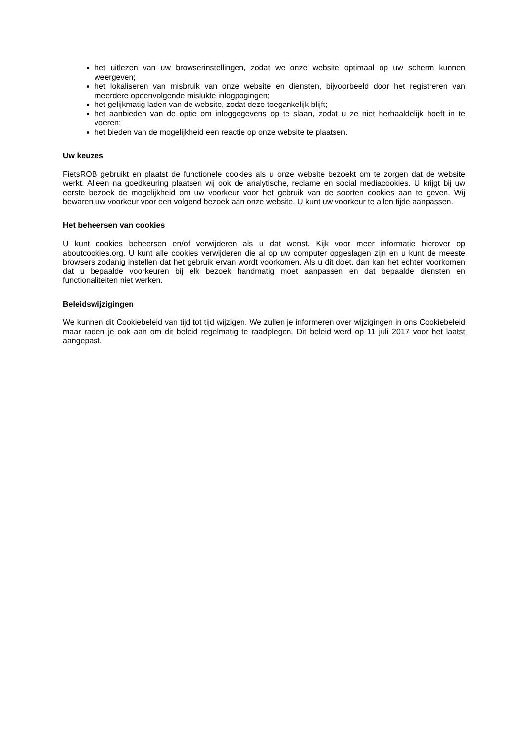het uitlezen van uw browserinstellingen, zodat we onze website optimaal op uw scherm kunnen weergeven;
het lokaliseren van misbruik van onze website en diensten, bijvoorbeeld door het registreren van meerdere opeenvolgende mislukte inlogpogingen;
het gelijkmatig laden van de website, zodat deze toegankelijk blijft;
het aanbieden van de optie om inloggegevens op te slaan, zodat u ze niet herhaaldelijk hoeft in te voeren;
het bieden van de mogelijkheid een reactie op onze website te plaatsen.
Uw keuzes
FietsROB gebruikt en plaatst de functionele cookies als u onze website bezoekt om te zorgen dat de website werkt. Alleen na goedkeuring plaatsen wij ook de analytische, reclame en social mediacookies. U krijgt bij uw eerste bezoek de mogelijkheid om uw voorkeur voor het gebruik van de soorten cookies aan te geven. Wij bewaren uw voorkeur voor een volgend bezoek aan onze website. U kunt uw voorkeur te allen tijde aanpassen.
Het beheersen van cookies
U kunt cookies beheersen en/of verwijderen als u dat wenst. Kijk voor meer informatie hierover op aboutcookies.org. U kunt alle cookies verwijderen die al op uw computer opgeslagen zijn en u kunt de meeste browsers zodanig instellen dat het gebruik ervan wordt voorkomen. Als u dit doet, dan kan het echter voorkomen dat u bepaalde voorkeuren bij elk bezoek handmatig moet aanpassen en dat bepaalde diensten en functionaliteiten niet werken.
Beleidswijzigingen
We kunnen dit Cookiebeleid van tijd tot tijd wijzigen. We zullen je informeren over wijzigingen in ons Cookiebeleid maar raden je ook aan om dit beleid regelmatig te raadplegen. Dit beleid werd op 11 juli 2017 voor het laatst aangepast.